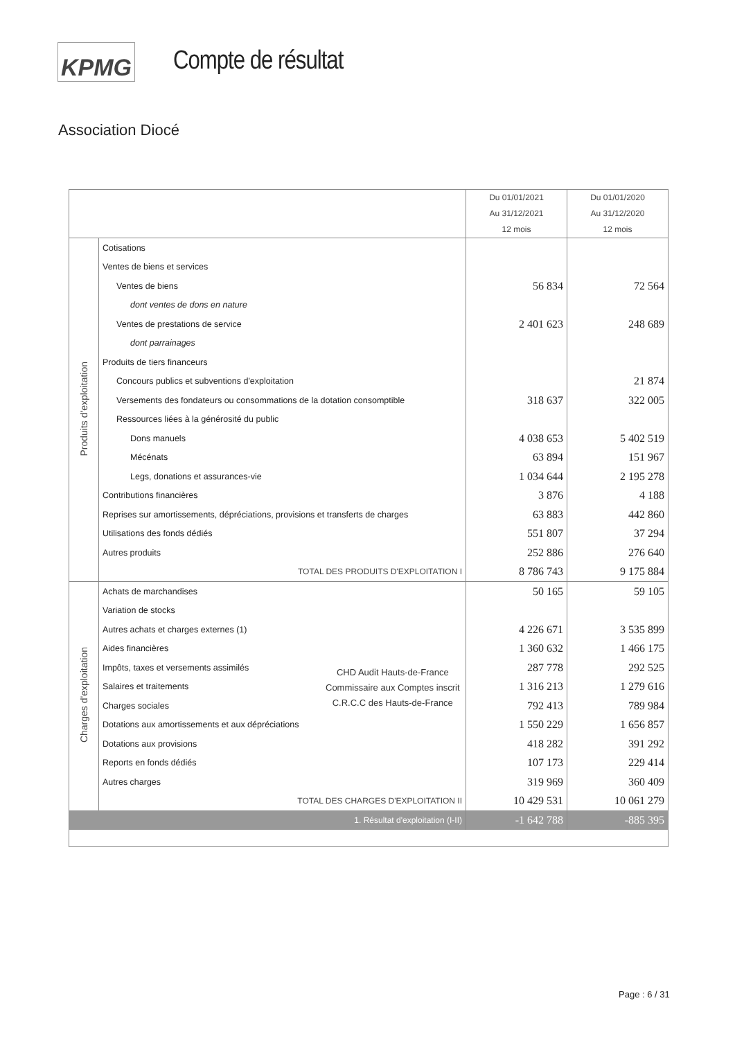KPMG Compte de résultat
Association Diocé
| | | Du 01/01/2021 Au 31/12/2021 12 mois | Du 01/01/2020 Au 31/12/2020 12 mois |
| --- | --- | --- | --- |
| Produits d'exploitation | Cotisations | | |
| | Ventes de biens et services | | |
| | Ventes de biens | 56 834 | 72 564 |
| | dont ventes de dons en nature | | |
| | Ventes de prestations de service | 2 401 623 | 248 689 |
| | dont parrainages | | |
| | Produits de tiers financeurs | | |
| | Concours publics et subventions d'exploitation | | 21 874 |
| | Versements des fondateurs ou consommations de la dotation consomptible | 318 637 | 322 005 |
| | Ressources liées à la générosité du public | | |
| | Dons manuels | 4 038 653 | 5 402 519 |
| | Mécénats | 63 894 | 151 967 |
| | Legs, donations et assurances-vie | 1 034 644 | 2 195 278 |
| | Contributions financières | 3 876 | 4 188 |
| | Reprises sur amortissements, dépréciations, provisions et transferts de charges | 63 883 | 442 860 |
| | Utilisations des fonds dédiés | 551 807 | 37 294 |
| | Autres produits | 252 886 | 276 640 |
| | TOTAL DES PRODUITS D'EXPLOITATION I | 8 786 743 | 9 175 884 |
| Charges d'exploitation | Achats de marchandises | 50 165 | 59 105 |
| | Variation de stocks | | |
| | Autres achats et charges externes (1) | 4 226 671 | 3 535 899 |
| | Aides financières | 1 360 632 | 1 466 175 |
| | Impôts, taxes et versements assimilés | 287 778 | 292 525 |
| | Salaires et traitements | 1 316 213 | 1 279 616 |
| | Charges sociales | 792 413 | 789 984 |
| | Dotations aux amortissements et aux dépréciations | 1 550 229 | 1 656 857 |
| | Dotations aux provisions | 418 282 | 391 292 |
| | Reports en fonds dédiés | 107 173 | 229 414 |
| | Autres charges | 319 969 | 360 409 |
| | TOTAL DES CHARGES D'EXPLOITATION II | 10 429 531 | 10 061 279 |
| 1. Résultat d'exploitation (I-II) | | -1 642 788 | -885 395 |
CHD Audit Hauts-de-France
Commissaire aux Comptes inscrit
C.R.C.C des Hauts-de-France
Page : 6 / 31